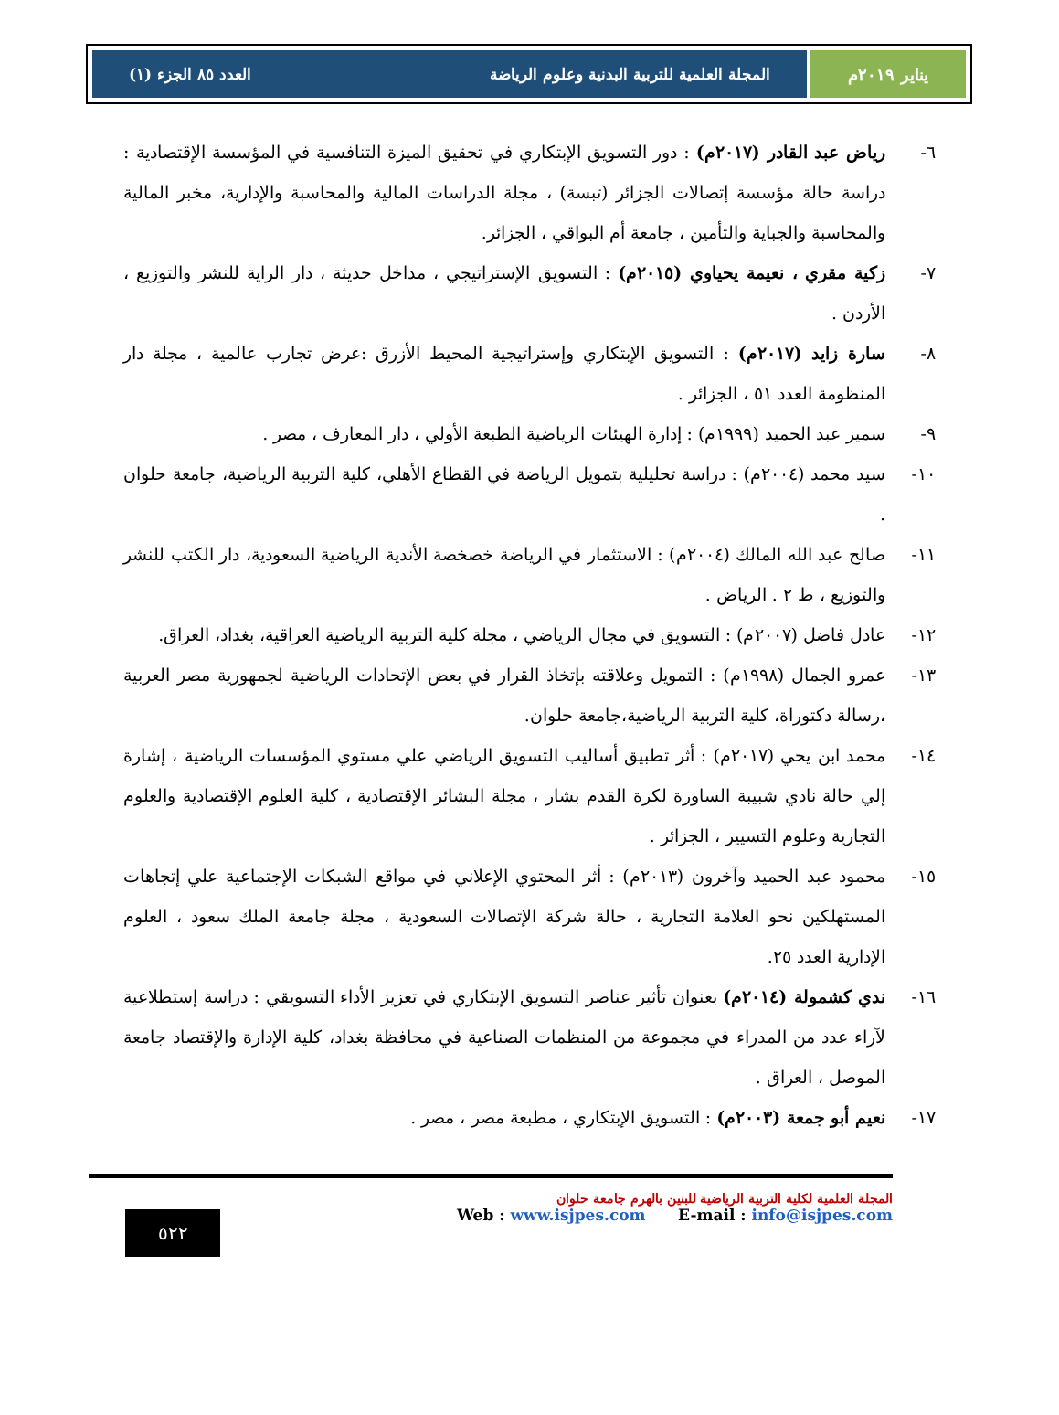يناير ٢٠١٩م المجلة العلمية للتربية البدنية وعلوم الرياضة العدد ٨٥ الجزء (١)
٦- رياض عبد القادر (٢٠١٧م) : دور التسويق الإبتكاري في تحقيق الميزة التنافسية في المؤسسة الإقتصادية : دراسة حالة مؤسسة إتصالات الجزائر (تبسة) ، مجلة الدراسات المالية والمحاسبة والإدارية، مخبر المالية والمحاسبة والجباية والتأمين ، جامعة أم البواقي ، الجزائر.
٧- زكية مقري ، نعيمة يحياوي (٢٠١٥م) : التسويق الإستراتيجي ، مداخل حديثة ، دار الراية للنشر والتوزيع ، الأردن .
٨- سارة زايد (٢٠١٧م) : التسويق الإبتكاري وإستراتيجية المحيط الأزرق :عرض تجارب عالمية ، مجلة دار المنظومة العدد ٥١ ، الجزائر .
٩- سمير عبد الحميد (١٩٩٩م) : إدارة الهيئات الرياضية الطبعة الأولي ، دار المعارف ، مصر .
١٠- سيد محمد (٢٠٠٤م) : دراسة تحليلية بتمويل الرياضة في القطاع الأهلي، كلية التربية الرياضية، جامعة حلوان .
١١- صالح عبد الله المالك (٢٠٠٤م) : الاستثمار في الرياضة خصخصة الأندية الرياضية السعودية، دار الكتب للنشر والتوزيع ، ط ٢ . الرياض .
١٢- عادل فاضل (٢٠٠٧م) : التسويق في مجال الرياضي ، مجلة كلية التربية الرياضية العراقية، بغداد، العراق.
١٣- عمرو الجمال (١٩٩٨م) : التمويل وعلاقته بإتخاذ القرار في بعض الإتحادات الرياضية لجمهورية مصر العربية ،رسالة دكتوراة، كلية التربية الرياضية،جامعة حلوان.
١٤- محمد ابن يحي (٢٠١٧م) : أثر تطبيق أساليب التسويق الرياضي علي مستوي المؤسسات الرياضية ، إشارة إلي حالة نادي شبيبة الساورة لكرة القدم بشار ، مجلة البشائر الإقتصادية ، كلية العلوم الإقتصادية والعلوم التجارية وعلوم التسيير ، الجزائر .
١٥- محمود عبد الحميد وآخرون (٢٠١٣م) : أثر المحتوي الإعلاني في مواقع الشبكات الإجتماعية علي إتجاهات المستهلكين نحو العلامة التجارية ، حالة شركة الإتصالات السعودية ، مجلة جامعة الملك سعود ، العلوم الإدارية العدد ٢٥.
١٦- ندي كشمولة (٢٠١٤م) بعنوان تأثير عناصر التسويق الإبتكاري في تعزيز الأداء التسويقي : دراسة إستطلاعية لآراء عدد من المدراء في مجموعة من المنظمات الصناعية في محافظة بغداد، كلية الإدارة والإقتصاد جامعة الموصل ، العراق .
١٧- نعيم أبو جمعة (٢٠٠٣م) : التسويق الإبتكاري ، مطبعة مصر ، مصر .
٥٢٢
المجلة العلمية لكلية التربية الرياضية للبنين بالهرم جامعة حلوان
Web : www.isjpes.com E-mail : info@isjpes.com